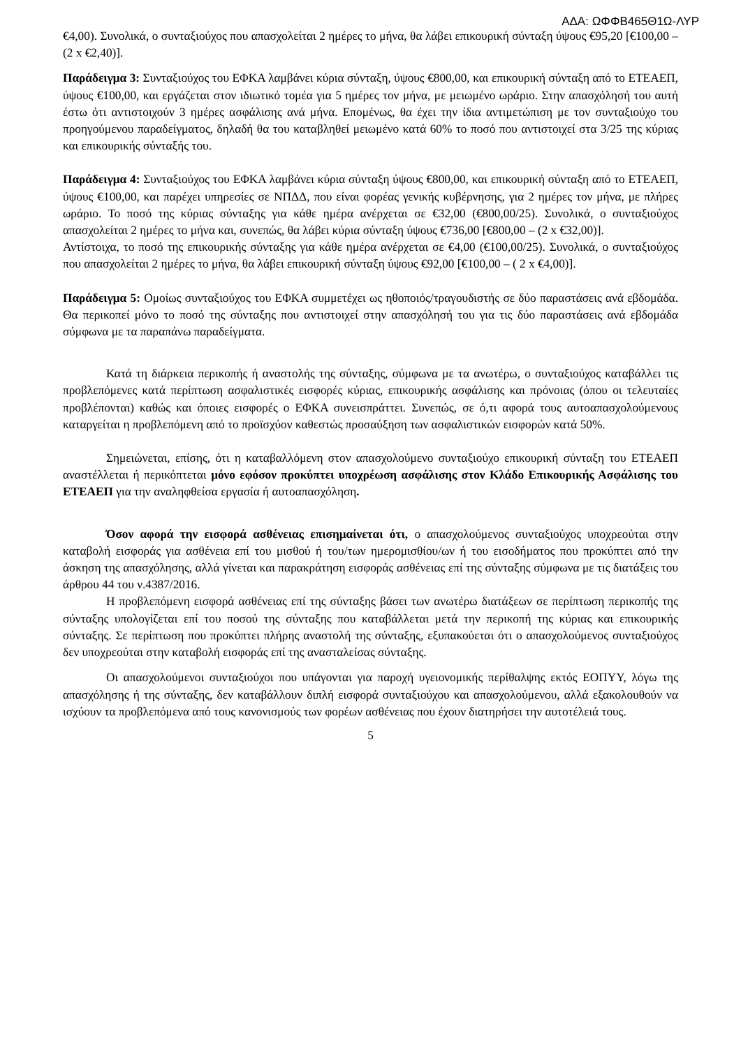ΑΔΑ: ΩΦΦΒ465Θ1Ω-ΛΥΡ
€4,00). Συνολικά, ο συνταξιούχος που απασχολείται 2 ημέρες το μήνα, θα λάβει επικουρική σύνταξη ύψους €95,20 [€100,00 – (2 x €2,40)].
Παράδειγμα 3: Συνταξιούχος του ΕΦΚΑ λαμβάνει κύρια σύνταξη, ύψους €800,00, και επικουρική σύνταξη από το ΕΤΕΑΕΠ, ύψους €100,00, και εργάζεται στον ιδιωτικό τομέα για 5 ημέρες τον μήνα, με μειωμένο ωράριο. Στην απασχόλησή του αυτή έστω ότι αντιστοιχούν 3 ημέρες ασφάλισης ανά μήνα. Επομένως, θα έχει την ίδια αντιμετώπιση με τον συνταξιούχο του προηγούμενου παραδείγματος, δηλαδή θα του καταβληθεί μειωμένο κατά 60% το ποσό που αντιστοιχεί στα 3/25 της κύριας και επικουρικής σύνταξής του.
Παράδειγμα 4: Συνταξιούχος του ΕΦΚΑ λαμβάνει κύρια σύνταξη ύψους €800,00, και επικουρική σύνταξη από το ΕΤΕΑΕΠ, ύψους €100,00, και παρέχει υπηρεσίες σε ΝΠΔΔ, που είναι φορέας γενικής κυβέρνησης, για 2 ημέρες τον μήνα, με πλήρες ωράριο. Το ποσό της κύριας σύνταξης για κάθε ημέρα ανέρχεται σε €32,00 (€800,00/25). Συνολικά, ο συνταξιούχος απασχολείται 2 ημέρες το μήνα και, συνεπώς, θα λάβει κύρια σύνταξη ύψους €736,00 [€800,00 – (2 x €32,00)].
Αντίστοιχα, το ποσό της επικουρικής σύνταξης για κάθε ημέρα ανέρχεται σε €4,00 (€100,00/25). Συνολικά, ο συνταξιούχος που απασχολείται 2 ημέρες το μήνα, θα λάβει επικουρική σύνταξη ύψους €92,00 [€100,00 – ( 2 x €4,00)].
Παράδειγμα 5: Ομοίως συνταξιούχος του ΕΦΚΑ συμμετέχει ως ηθοποιός/τραγουδιστής σε δύο παραστάσεις ανά εβδομάδα. Θα περικοπεί μόνο το ποσό της σύνταξης που αντιστοιχεί στην απασχόλησή του για τις δύο παραστάσεις ανά εβδομάδα σύμφωνα με τα παραπάνω παραδείγματα.
Κατά τη διάρκεια περικοπής ή αναστολής της σύνταξης, σύμφωνα με τα ανωτέρω, ο συνταξιούχος καταβάλλει τις προβλεπόμενες κατά περίπτωση ασφαλιστικές εισφορές κύριας, επικουρικής ασφάλισης και πρόνοιας (όπου οι τελευταίες προβλέπονται) καθώς και όποιες εισφορές ο ΕΦΚΑ συνεισπράττει. Συνεπώς, σε ό,τι αφορά τους αυτοαπασχολούμενους καταργείται η προβλεπόμενη από το προϊσχύον καθεστώς προσαύξηση των ασφαλιστικών εισφορών κατά 50%.
Σημειώνεται, επίσης, ότι η καταβαλλόμενη στον απασχολούμενο συνταξιούχο επικουρική σύνταξη του ΕΤΕΑΕΠ αναστέλλεται ή περικόπτεται μόνο εφόσον προκύπτει υποχρέωση ασφάλισης στον Κλάδο Επικουρικής Ασφάλισης του ΕΤΕΑΕΠ για την αναληφθείσα εργασία ή αυτοαπασχόληση.
Όσον αφορά την εισφορά ασθένειας επισημαίνεται ότι, ο απασχολούμενος συνταξιούχος υποχρεούται στην καταβολή εισφοράς για ασθένεια επί του μισθού ή του/των ημερομισθίου/ων ή του εισοδήματος που προκύπτει από την άσκηση της απασχόλησης, αλλά γίνεται και παρακράτηση εισφοράς ασθένειας επί της σύνταξης σύμφωνα με τις διατάξεις του άρθρου 44 του ν.4387/2016.
Η προβλεπόμενη εισφορά ασθένειας επί της σύνταξης βάσει των ανωτέρω διατάξεων σε περίπτωση περικοπής της σύνταξης υπολογίζεται επί του ποσού της σύνταξης που καταβάλλεται μετά την περικοπή της κύριας και επικουρικής σύνταξης. Σε περίπτωση που προκύπτει πλήρης αναστολή της σύνταξης, εξυπακούεται ότι ο απασχολούμενος συνταξιούχος δεν υποχρεούται στην καταβολή εισφοράς επί της ανασταλείσας σύνταξης.
Οι απασχολούμενοι συνταξιούχοι που υπάγονται για παροχή υγειονομικής περίθαλψης εκτός ΕΟΠΥΥ, λόγω της απασχόλησης ή της σύνταξης, δεν καταβάλλουν διπλή εισφορά συνταξιούχου και απασχολούμενου, αλλά εξακολουθούν να ισχύουν τα προβλεπόμενα από τους κανονισμούς των φορέων ασθένειας που έχουν διατηρήσει την αυτοτέλειά τους.
5